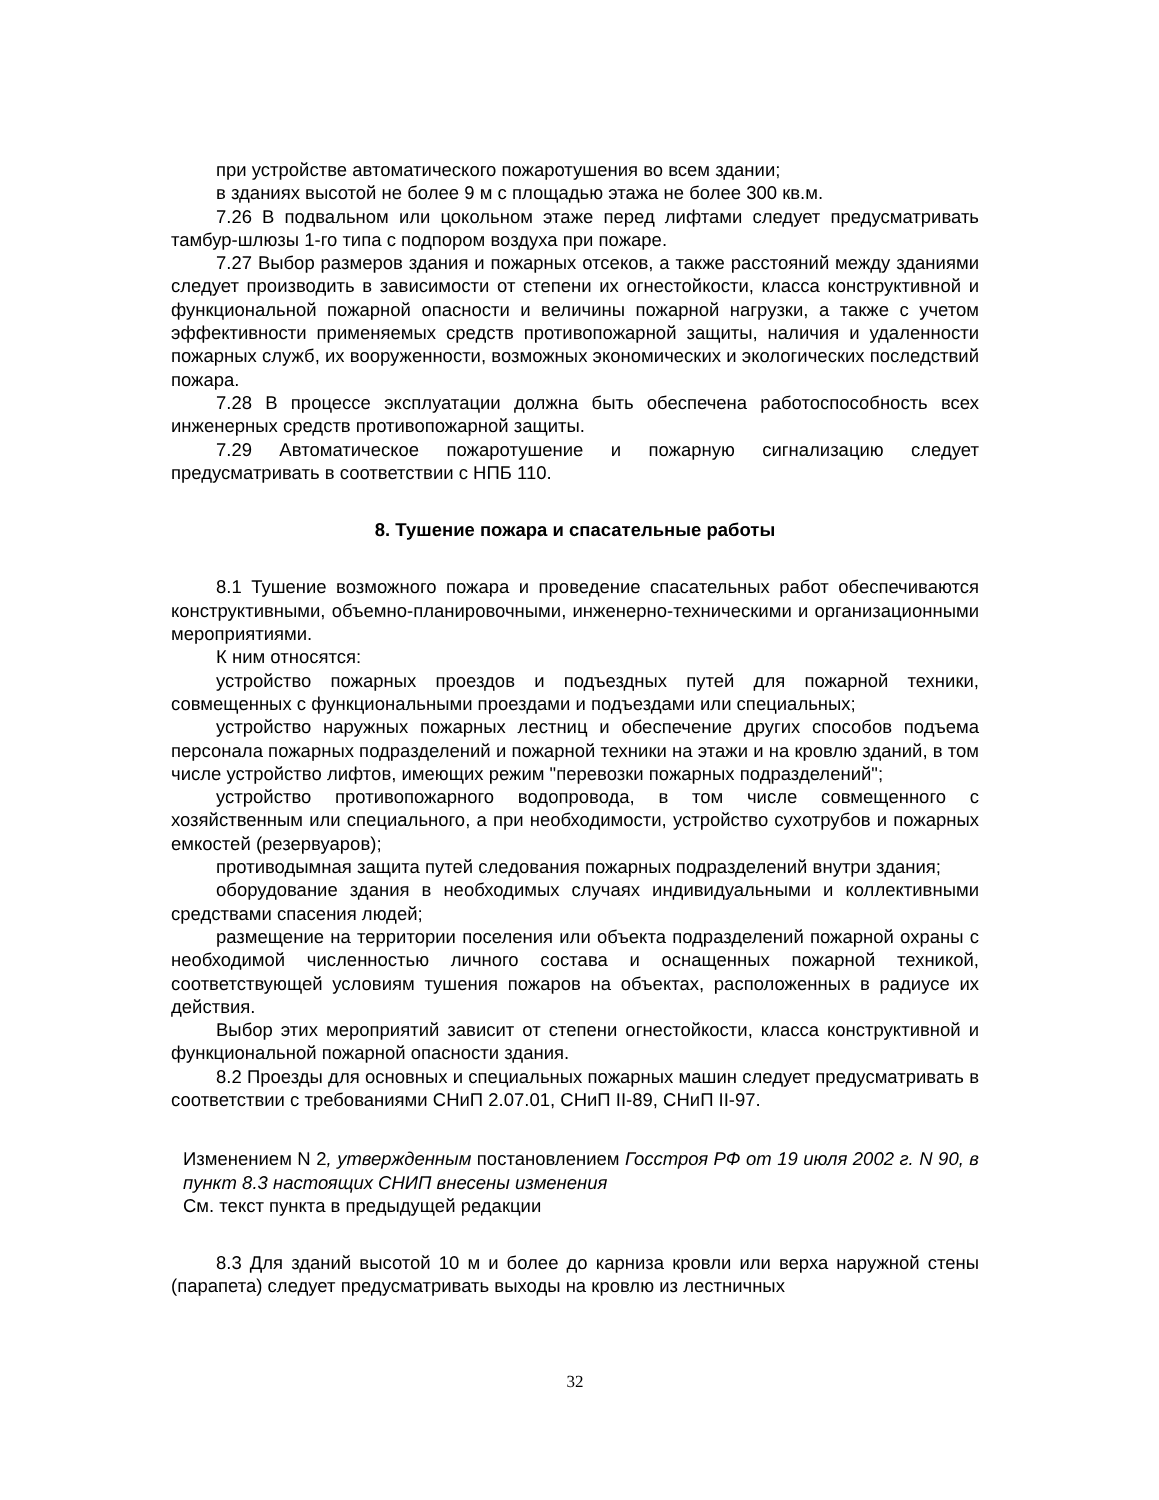при устройстве автоматического пожаротушения во всем здании;
в зданиях высотой не более 9 м с площадью этажа не более 300 кв.м.
7.26 В подвальном или цокольном этаже перед лифтами следует предусматривать тамбур-шлюзы 1-го типа с подпором воздуха при пожаре.
7.27 Выбор размеров здания и пожарных отсеков, а также расстояний между зданиями следует производить в зависимости от степени их огнестойкости, класса конструктивной и функциональной пожарной опасности и величины пожарной нагрузки, а также с учетом эффективности применяемых средств противопожарной защиты, наличия и удаленности пожарных служб, их вооруженности, возможных экономических и экологических последствий пожара.
7.28 В процессе эксплуатации должна быть обеспечена работоспособность всех инженерных средств противопожарной защиты.
7.29 Автоматическое пожаротушение и пожарную сигнализацию следует предусматривать в соответствии с НПБ 110.
8. Тушение пожара и спасательные работы
8.1 Тушение возможного пожара и проведение спасательных работ обеспечиваются конструктивными, объемно-планировочными, инженерно-техническими и организационными мероприятиями.
К ним относятся:
устройство пожарных проездов и подъездных путей для пожарной техники, совмещенных с функциональными проездами и подъездами или специальных;
устройство наружных пожарных лестниц и обеспечение других способов подъема персонала пожарных подразделений и пожарной техники на этажи и на кровлю зданий, в том числе устройство лифтов, имеющих режим "перевозки пожарных подразделений";
устройство противопожарного водопровода, в том числе совмещенного с хозяйственным или специального, а при необходимости, устройство сухотрубов и пожарных емкостей (резервуаров);
противодымная защита путей следования пожарных подразделений внутри здания;
оборудование здания в необходимых случаях индивидуальными и коллективными средствами спасения людей;
размещение на территории поселения или объекта подразделений пожарной охраны с необходимой численностью личного состава и оснащенных пожарной техникой, соответствующей условиям тушения пожаров на объектах, расположенных в радиусе их действия.
Выбор этих мероприятий зависит от степени огнестойкости, класса конструктивной и функциональной пожарной опасности здания.
8.2 Проезды для основных и специальных пожарных машин следует предусматривать в соответствии с требованиями СНиП 2.07.01, СНиП II-89, СНиП II-97.
Изменением N 2, утвержденным постановлением Госстроя РФ от 19 июля 2002 г. N 90, в пункт 8.3 настоящих СНИП внесены изменения
См. текст пункта в предыдущей редакции
8.3 Для зданий высотой 10 м и более до карниза кровли или верха наружной стены (парапета) следует предусматривать выходы на кровлю из лестничных
32